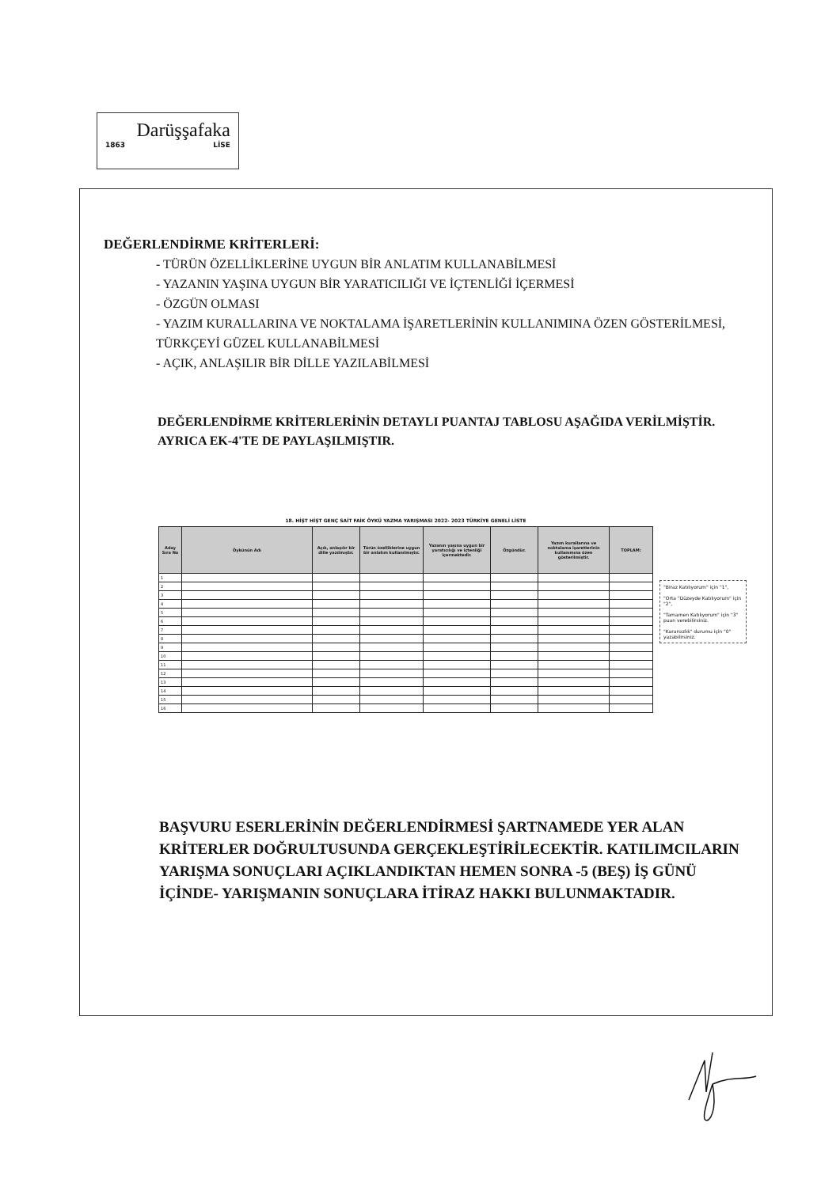Darüşşafaka
1863 LİSE
DEĞERLENDİRME KRİTERLERİ:
- TÜRÜN ÖZELLİKLERİNE UYGUN BİR ANLATIM KULLANABİLMESİ
- YAZANIN YAŞINA UYGUN BİR YARATICILIĞI VE İÇTENLİĞİ İÇERMESİ
- ÖZGÜN OLMASI
- YAZIM KURALLARINA VE NOKTALAMA İŞARETLERİNİN KULLANIMINA ÖZEN GÖSTERİLMESİ, TÜRKÇEYİ GÜZEL KULLANABİLMESİ
- AÇIK, ANLAŞILIR BİR DİLLE YAZILABİLMESİ
DEĞERLENDİRME KRİTERLERİNİN DETAYLI PUANTAJ TABLOSU AŞAĞIDA VERİLMİŞTİR. AYRICA EK-4'TE DE PAYLAŞILMIŞTIR.
| 18. HİŞT HİŞT GENÇ SAİT FAİK ÖYKÜ YAZMA YARIŞMASI 2022- 2023 TÜRKİYE GENELİ LİSTE | | | | | | | |
| Aday Sıra No | Öykünün Adı | Açık, anlaşılır bir dille yazılmıştır. | Türün özelliklerine uygun bir anlatım kullanılmıştır. | Yazanın yaşına uygun bir yaratıcılığı ve içtenliği içermektedir. | Özgündür. | Yazım kurallarına ve noktalama işaretlerinin kullanımına özen gösterilmiştir. | TOPLAM: |
| 1 | | | | | | | |
| 2 | | | | | | | |
| 3 | | | | | | | |
| 4 | | | | | | | |
| 5 | | | | | | | |
| 6 | | | | | | | |
| 7 | | | | | | | |
| 8 | | | | | | | |
| 9 | | | | | | | |
| 10 | | | | | | | |
| 11 | | | | | | | |
| 12 | | | | | | | |
| 13 | | | | | | | |
| 14 | | | | | | | |
| 15 | | | | | | | |
| 16 | | | | | | | |
"Biraz Katılıyorum" için "1",
"Orta "Düzeyde Katılıyorum" için "2",
"Tamamen Katılıyorum" için "3" puan verebilirsiniz.
"Kararsızlık" durumu için "0" yazabilirsiniz.
BAŞVURU ESERLERİNİN DEĞERLENDİRMESİ ŞARTNAMEDE YER ALAN KRİTERLER DOĞRULTUSUNDA GERÇEKLEŞTİRİLECEKTİR. KATILIMCILARIN YARIŞMA SONUÇLARI AÇIKLANDIKTAN HEMEN SONRA -5 (BEŞ) İŞ GÜNÜ İÇİNDE- YARIŞMANIN SONUÇLARA İTİRAZ HAKKI BULUNMAKTADIR.